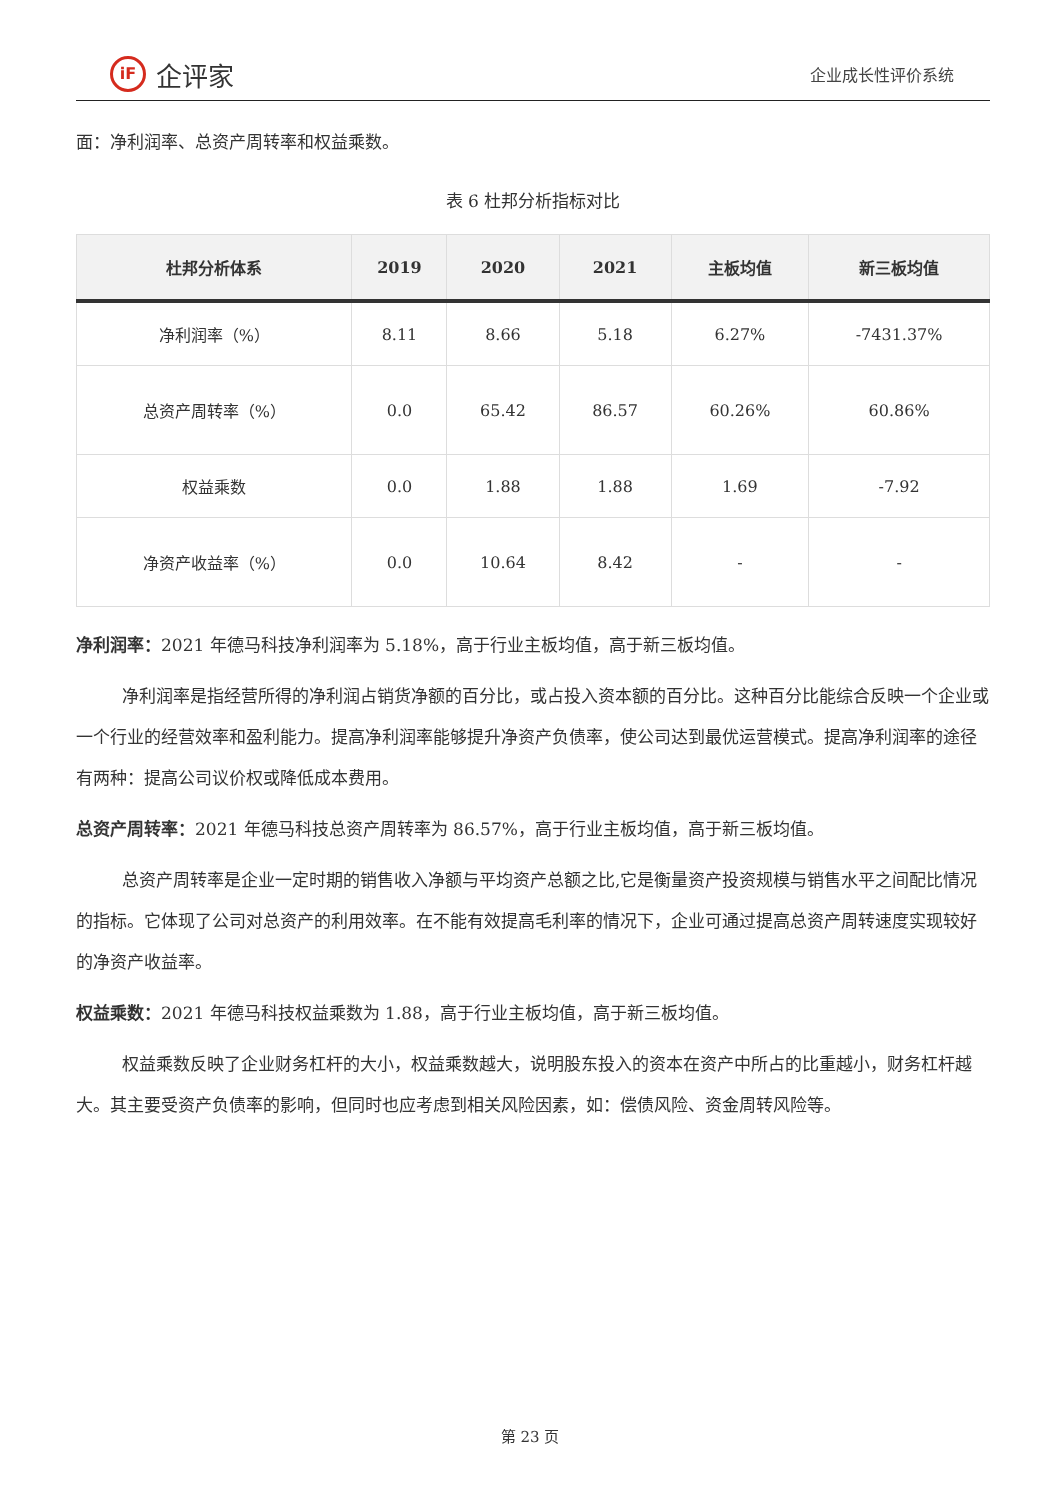iF 企评家
企业成长性评价系统
面：净利润率、总资产周转率和权益乘数。
表 6 杜邦分析指标对比
| 杜邦分析体系 | 2019 | 2020 | 2021 | 主板均值 | 新三板均值 |
| --- | --- | --- | --- | --- | --- |
| 净利润率（%） | 8.11 | 8.66 | 5.18 | 6.27% | -7431.37% |
| 总资产周转率（%） | 0.0 | 65.42 | 86.57 | 60.26% | 60.86% |
| 权益乘数 | 0.0 | 1.88 | 1.88 | 1.69 | -7.92 |
| 净资产收益率（%） | 0.0 | 10.64 | 8.42 | - | - |
净利润率：2021 年德马科技净利润率为 5.18%，高于行业主板均值，高于新三板均值。
净利润率是指经营所得的净利润占销货净额的百分比，或占投入资本额的百分比。这种百分比能综合反映一个企业或一个行业的经营效率和盈利能力。提高净利润率能够提升净资产负债率，使公司达到最优运营模式。提高净利润率的途径有两种：提高公司议价权或降低成本费用。
总资产周转率：2021 年德马科技总资产周转率为 86.57%，高于行业主板均值，高于新三板均值。
总资产周转率是企业一定时期的销售收入净额与平均资产总额之比,它是衡量资产投资规模与销售水平之间配比情况的指标。它体现了公司对总资产的利用效率。在不能有效提高毛利率的情况下，企业可通过提高总资产周转速度实现较好的净资产收益率。
权益乘数：2021 年德马科技权益乘数为 1.88，高于行业主板均值，高于新三板均值。
权益乘数反映了企业财务杠杆的大小，权益乘数越大，说明股东投入的资本在资产中所占的比重越小，财务杠杆越大。其主要受资产负债率的影响，但同时也应考虑到相关风险因素，如：偿债风险、资金周转风险等。
第 23 页